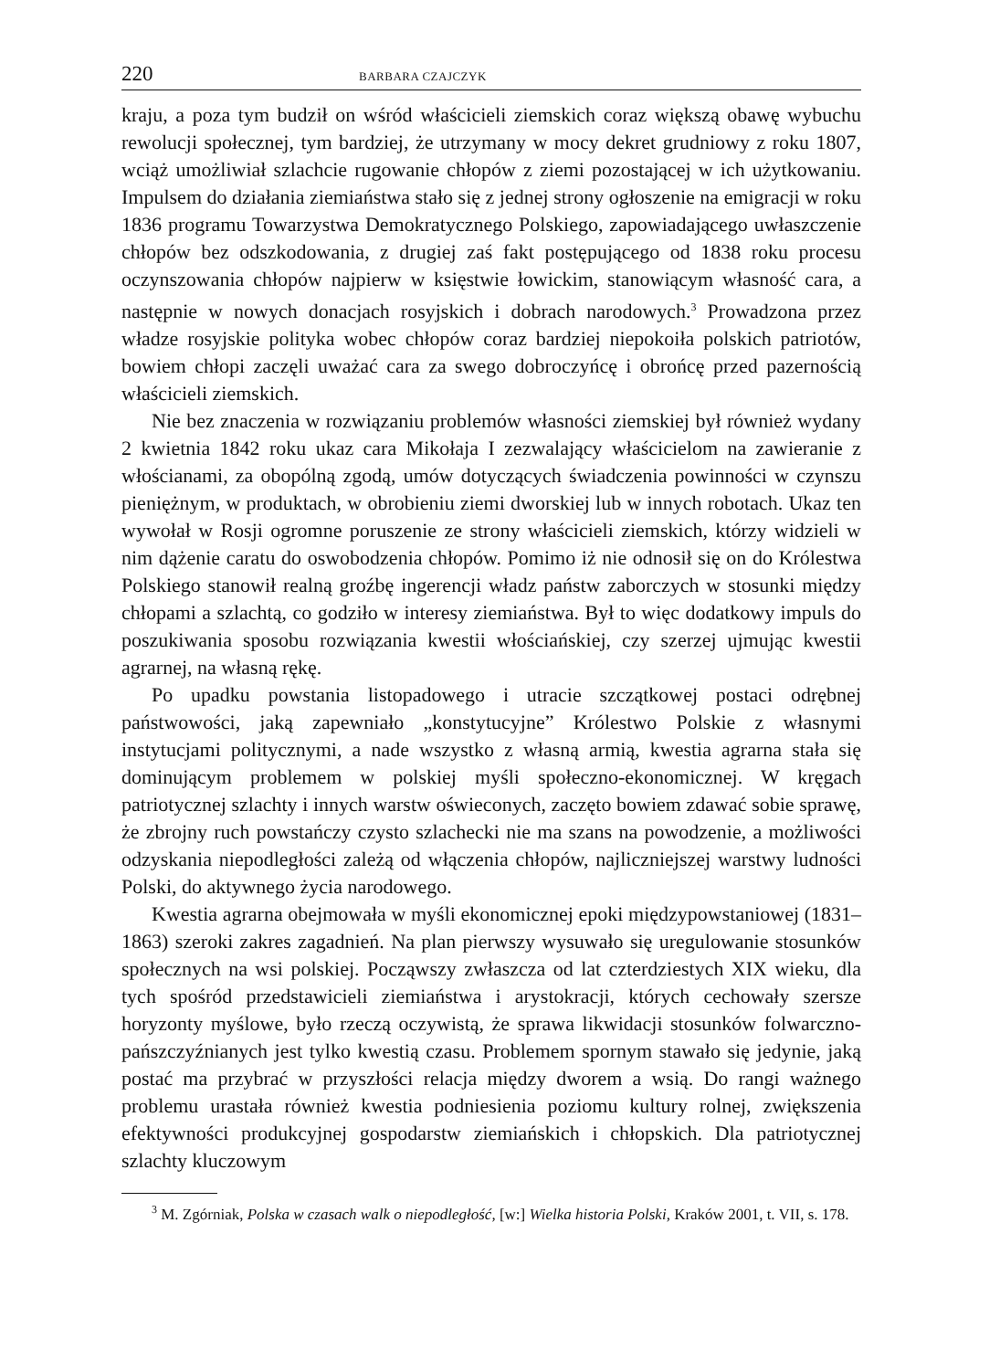220 BARBARA CZAJCZYK
kraju, a poza tym budził on wśród właścicieli ziemskich coraz większą obawę wybuchu rewolucji społecznej, tym bardziej, że utrzymany w mocy dekret grudniowy z roku 1807, wciąż umożliwiał szlachcie rugowanie chłopów z ziemi pozostającej w ich użytkowaniu. Impulsem do działania ziemiaństwa stało się z jednej strony ogłoszenie na emigracji w roku 1836 programu Towarzystwa Demokratycznego Polskiego, zapowiadającego uwłaszczenie chłopów bez odszkodowania, z drugiej zaś fakt postępującego od 1838 roku procesu oczynszowania chłopów najpierw w księstwie łowickim, stanowiącym własność cara, a następnie w nowych donacjach rosyjskich i dobrach narodowych.<sup>3</sup> Prowadzona przez władze rosyjskie polityka wobec chłopów coraz bardziej niepokoiła polskich patriotów, bowiem chłopi zaczęli uważać cara za swego dobroczyńcę i obrońcę przed pazernością właścicieli ziemskich.
Nie bez znaczenia w rozwiązaniu problemów własności ziemskiej był również wydany 2 kwietnia 1842 roku ukaz cara Mikołaja I zezwalający właścicielom na zawieranie z włościanami, za obopólną zgodą, umów dotyczących świadczenia powinności w czynszu pieniężnym, w produktach, w obrobieniu ziemi dworskiej lub w innych robotach. Ukaz ten wywołał w Rosji ogromne poruszenie ze strony właścicieli ziemskich, którzy widzieli w nim dążenie caratu do oswobodzenia chłopów. Pomimo iż nie odnosił się on do Królestwa Polskiego stanowił realną groźbę ingerencji władz państw zaborczych w stosunki między chłopami a szlachtą, co godziło w interesy ziemiaństwa. Był to więc dodatkowy impuls do poszukiwania sposobu rozwiązania kwestii włościańskiej, czy szerzej ujmując kwestii agrarnej, na własną rękę.
Po upadku powstania listopadowego i utracie szczątkowej postaci odrębnej państwowości, jaką zapewniało „konstytucyjne” Królestwo Polskie z własnymi instytucjami politycznymi, a nade wszystko z własną armią, kwestia agrarna stała się dominującym problemem w polskiej myśli społeczno-ekonomicznej. W kręgach patriotycznej szlachty i innych warstw oświeconych, zaczęto bowiem zdawać sobie sprawę, że zbrojny ruch powstańczy czysto szlachecki nie ma szans na powodzenie, a możliwości odzyskania niepodległości zależą od włączenia chłopów, najliczniejszej warstwy ludności Polski, do aktywnego życia narodowego.
Kwestia agrarna obejmowała w myśli ekonomicznej epoki międzypowstaniowej (1831–1863) szeroki zakres zagadnień. Na plan pierwszy wysuwało się uregulowanie stosunków społecznych na wsi polskiej. Począwszy zwłaszcza od lat czterdziestych XIX wieku, dla tych spośród przedstawicieli ziemiaństwa i arystokracji, których cechowały szersze horyzonty myślowe, było rzeczą oczywistą, że sprawa likwidacji stosunków folwarczno-pańszczyźnianych jest tylko kwestią czasu. Problemem spornym stawało się jedynie, jaką postać ma przybrać w przyszłości relacja między dworem a wsią. Do rangi ważnego problemu urastała również kwestia podniesienia poziomu kultury rolnej, zwiększenia efektywności produkcyjnej gospodarstw ziemiańskich i chłopskich. Dla patriotycznej szlachty kluczowym
<sup>3</sup> M. Zgórniak, Polska w czasach walk o niepodległość, [w:] Wielka historia Polski, Kraków 2001, t. VII, s. 178.